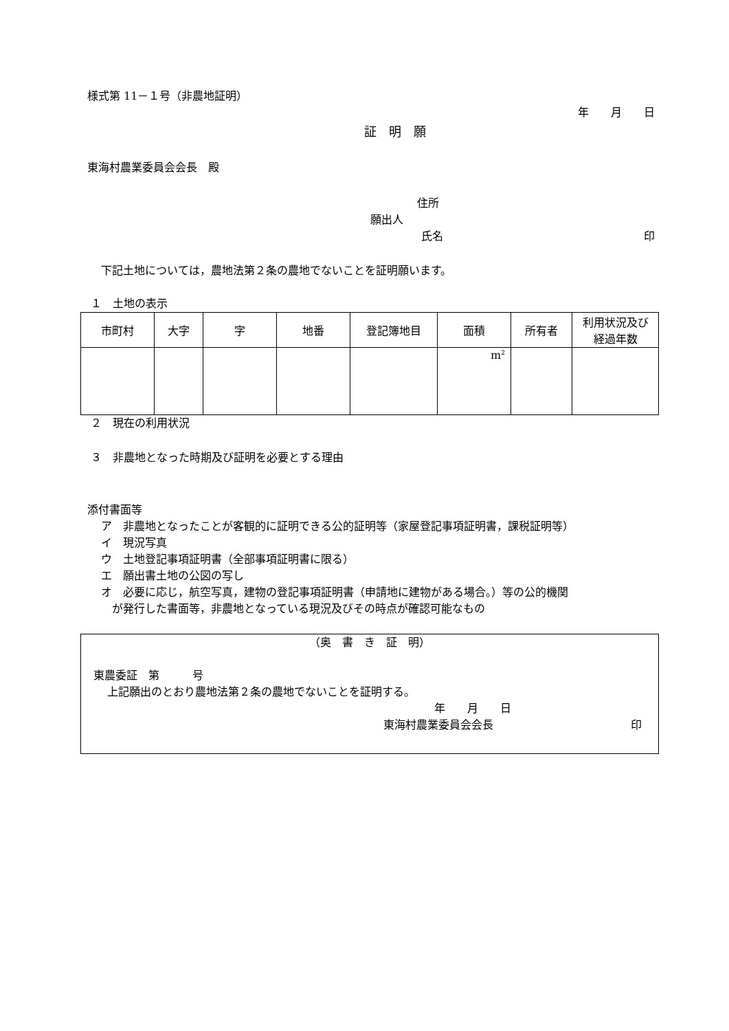様式第 11－１号（非農地証明）
年　　月　　日
証　明　願
東海村農業委員会会長　殿
住所
願出人
氏名 印
下記土地については，農地法第２条の農地でないことを証明願います。
１　土地の表示
| 市町村 | 大字 | 字 | 地番 | 登記簿地目 | 面積 | 所有者 | 利用状況及び 経過年数 |
| --- | --- | --- | --- | --- | --- | --- | --- |
| | | | | | m<sup>2</sup> | | |
２　現在の利用状況
３　非農地となった時期及び証明を必要とする理由
添付書面等
ア　非農地となったことが客観的に証明できる公的証明等（家屋登記事項証明書，課税証明等）
イ　現況写真
ウ　土地登記事項証明書（全部事項証明書に限る）
エ　願出書土地の公図の写し
オ　必要に応じ，航空写真，建物の登記事項証明書（申請地に建物がある場合。）等の公的機関
　が発行した書面等，非農地となっている現況及びその時点が確認可能なもの
（奥　書　き　証　明）
東農委証　第　　　号
上記願出のとおり農地法第２条の農地でないことを証明する。
年　　月　　日
東海村農業委員会会長 印